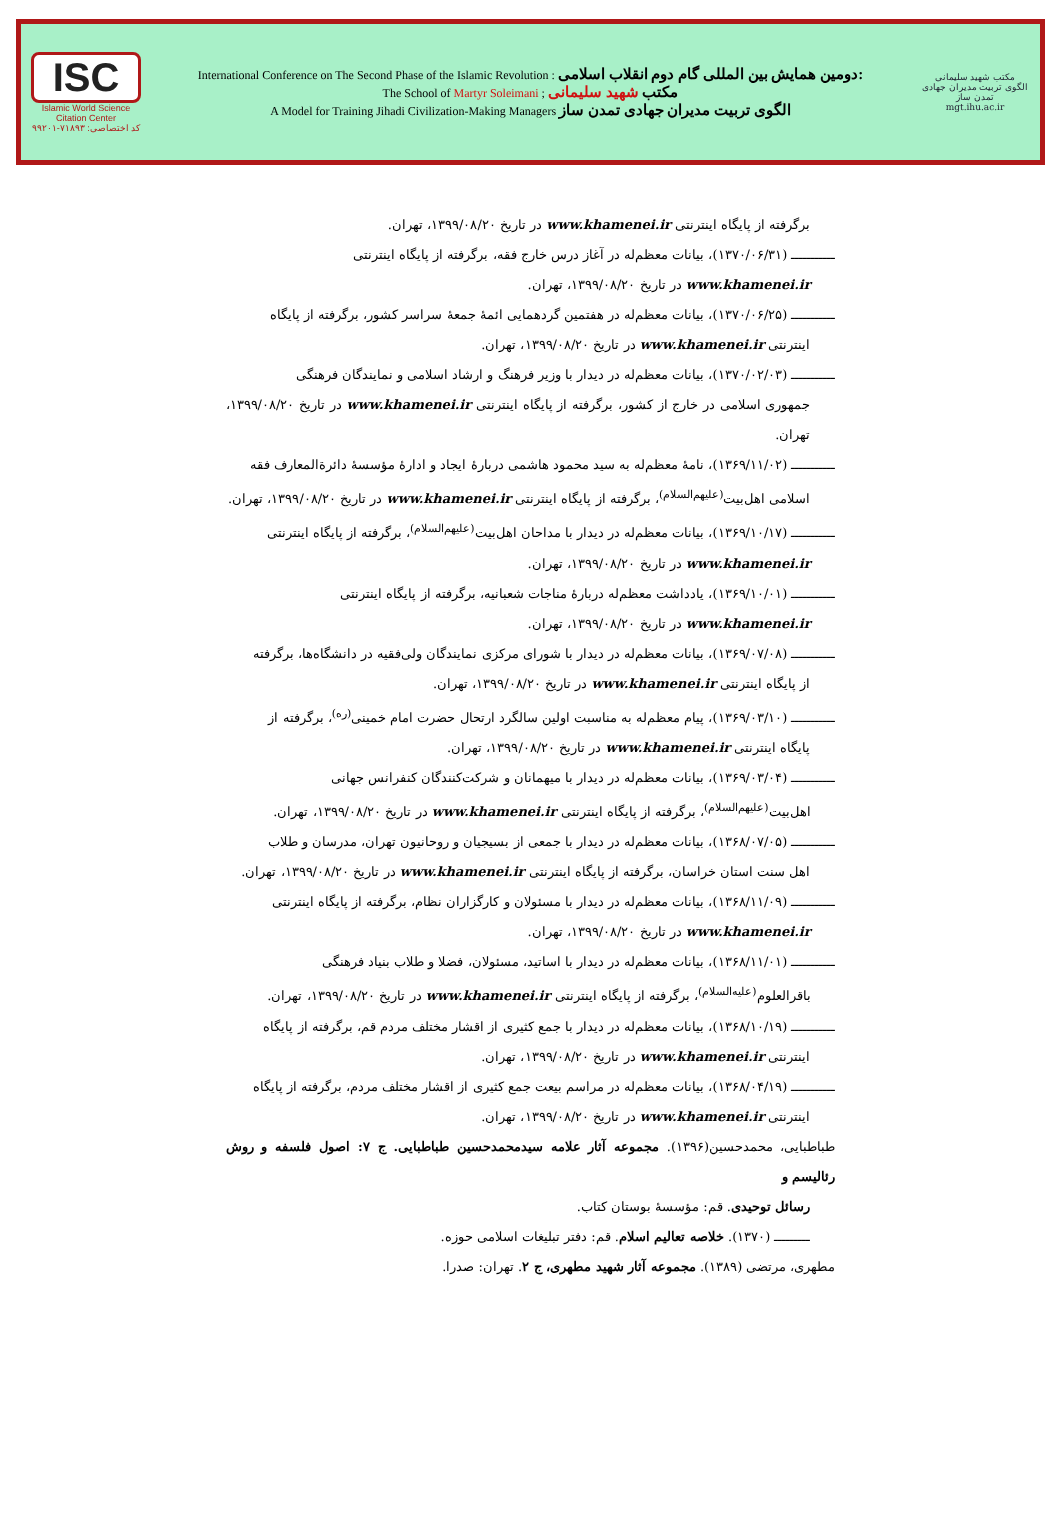ISC
Islamic World Science Citation Center
کد اختصاصی: ۷۱۸۹۳-۹۹۲۰۱
International Conference on The Second Phase of the Islamic Revolution : دومین همایش بین المللی گام دوم انقلاب اسلامی:
The School of Martyr Soleimani ; مکتب شهید سلیمانی
A Model for Training Jihadi Civilization-Making Managers الگوی تربیت مدیران جهادی تمدن ساز
مکتب شهید سلیمانی
الگوی تربیت مدیران جهادی تمدن ساز
mgt.ihu.ac.ir
برگرفته از پایگاه اینترنتی www.khamenei.ir در تاریخ ۱۳۹۹/۰۸/۲۰، تهران.
ـــــــــــ (۱۳۷۰/۰۶/۳۱)، بیانات معظم‌له در آغاز درس خارج فقه، برگرفته از پایگاه اینترنتی
www.khamenei.ir در تاریخ ۱۳۹۹/۰۸/۲۰، تهران.
ـــــــــــ (۱۳۷۰/۰۶/۲۵)، بیانات معظم‌له در هفتمین گردهمایی ائمهٔ جمعهٔ سراسر کشور، برگرفته از پایگاه
اینترنتی www.khamenei.ir در تاریخ ۱۳۹۹/۰۸/۲۰، تهران.
ـــــــــــ (۱۳۷۰/۰۲/۰۳)، بیانات معظم‌له در دیدار با وزیر فرهنگ و ارشاد اسلامی و نمایندگان فرهنگی
جمهوری اسلامی در خارج از کشور، برگرفته از پایگاه اینترنتی www.khamenei.ir در تاریخ ۱۳۹۹/۰۸/۲۰، تهران.
ـــــــــــ (۱۳۶۹/۱۱/۰۲)، نامهٔ معظم‌له به سید محمود هاشمی دربارهٔ ایجاد و ادارهٔ مؤسسهٔ دائرةالمعارف فقه
اسلامی اهل‌بیت<sup>(علیهم‌السلام)</sup>، برگرفته از پایگاه اینترنتی www.khamenei.ir در تاریخ ۱۳۹۹/۰۸/۲۰، تهران.
ـــــــــــ (۱۳۶۹/۱۰/۱۷)، بیانات معظم‌له در دیدار با مداحان اهل‌بیت<sup>(علیهم‌السلام)</sup>، برگرفته از پایگاه اینترنتی
www.khamenei.ir در تاریخ ۱۳۹۹/۰۸/۲۰، تهران.
ـــــــــــ (۱۳۶۹/۱۰/۰۱)، یادداشت معظم‌له دربارهٔ مناجات شعبانیه، برگرفته از پایگاه اینترنتی
www.khamenei.ir در تاریخ ۱۳۹۹/۰۸/۲۰، تهران.
ـــــــــــ (۱۳۶۹/۰۷/۰۸)، بیانات معظم‌له در دیدار با شورای مرکزی نمایندگان ولی‌فقیه در دانشگاه‌ها، برگرفته
از پایگاه اینترنتی www.khamenei.ir در تاریخ ۱۳۹۹/۰۸/۲۰، تهران.
ـــــــــــ (۱۳۶۹/۰۳/۱۰)، پیام معظم‌له به مناسبت اولین سالگرد ارتحال حضرت امام خمینی<sup>(ره)</sup>، برگرفته از
پایگاه اینترنتی www.khamenei.ir در تاریخ ۱۳۹۹/۰۸/۲۰، تهران.
ـــــــــــ (۱۳۶۹/۰۳/۰۴)، بیانات معظم‌له در دیدار با میهمانان و شرکت‌کنندگان کنفرانس جهانی
اهل‌بیت<sup>(علیهم‌السلام)</sup>، برگرفته از پایگاه اینترنتی www.khamenei.ir در تاریخ ۱۳۹۹/۰۸/۲۰، تهران.
ـــــــــــ (۱۳۶۸/۰۷/۰۵)، بیانات معظم‌له در دیدار با جمعی از بسیجیان و روحانیون تهران، مدرسان و طلاب
اهل سنت استان خراسان، برگرفته از پایگاه اینترنتی www.khamenei.ir در تاریخ ۱۳۹۹/۰۸/۲۰، تهران.
ـــــــــــ (۱۳۶۸/۱۱/۰۹)، بیانات معظم‌له در دیدار با مسئولان و کارگزاران نظام، برگرفته از پایگاه اینترنتی
www.khamenei.ir در تاریخ ۱۳۹۹/۰۸/۲۰، تهران.
ـــــــــــ (۱۳۶۸/۱۱/۰۱)، بیانات معظم‌له در دیدار با اساتید، مسئولان، فضلا و طلاب بنیاد فرهنگی
باقرالعلوم<sup>(علیه‌السلام)</sup>، برگرفته از پایگاه اینترنتی www.khamenei.ir در تاریخ ۱۳۹۹/۰۸/۲۰، تهران.
ـــــــــــ (۱۳۶۸/۱۰/۱۹)، بیانات معظم‌له در دیدار با جمع کثیری از اقشار مختلف مردم قم، برگرفته از پایگاه
اینترنتی www.khamenei.ir در تاریخ ۱۳۹۹/۰۸/۲۰، تهران.
ـــــــــــ (۱۳۶۸/۰۴/۱۹)، بیانات معظم‌له در مراسم بیعت جمع کثیری از اقشار مختلف مردم، برگرفته از پایگاه
اینترنتی www.khamenei.ir در تاریخ ۱۳۹۹/۰۸/۲۰، تهران.
طباطبایی، محمدحسین(۱۳۹۶). مجموعه آثار علامه سیدمحمدحسین طباطبایی. ج ۷: اصول فلسفه و روش رئالیسم و
رسائل توحیدی. قم: مؤسسهٔ بوستان کتاب.
ـــــــــ (۱۳۷۰). خلاصه تعالیم اسلام. قم: دفتر تبلیغات اسلامی حوزه.
مطهری، مرتضی (۱۳۸۹). مجموعه آثار شهید مطهری، ج ۲. تهران: صدرا.